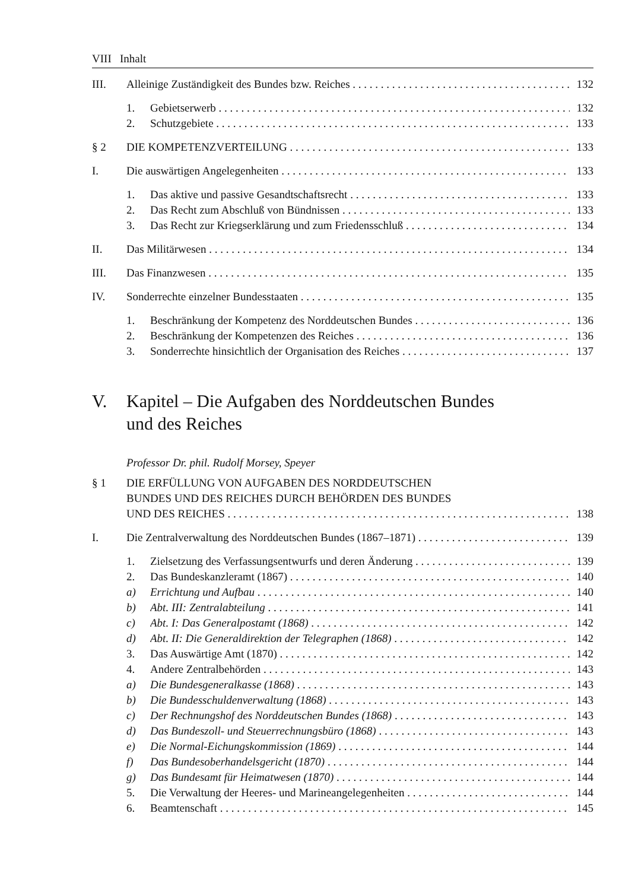VIII Inhalt
III. Alleinige Zuständigkeit des Bundes bzw. Reiches 132
1. Gebietserwerb 132
2. Schutzgebiete 133
§ 2 DIE KOMPETENZVERTEILUNG 133
I. Die auswärtigen Angelegenheiten 133
1. Das aktive und passive Gesandtschaftsrecht 133
2. Das Recht zum Abschluß von Bündnissen 133
3. Das Recht zur Kriegserklärung und zum Friedensschluß 134
II. Das Militärwesen 134
III. Das Finanzwesen 135
IV. Sonderrechte einzelner Bundesstaaten 135
1. Beschränkung der Kompetenz des Norddeutschen Bundes 136
2. Beschränkung der Kompetenzen des Reiches 136
3. Sonderrechte hinsichtlich der Organisation des Reiches 137
V. Kapitel – Die Aufgaben des Norddeutschen Bundes
und des Reiches
Professor Dr. phil. Rudolf Morsey, Speyer
§ 1 DIE ERFÜLLUNG VON AUFGABEN DES NORDDEUTSCHEN
BUNDES UND DES REICHES DURCH BEHÖRDEN DES BUNDES
UND DES REICHES 138
I. Die Zentralverwaltung des Norddeutschen Bundes (1867–1871) 139
1. Zielsetzung des Verfassungsentwurfs und deren Änderung 139
2. Das Bundeskanzleramt (1867) 140
a) Errichtung und Aufbau 140
b) Abt. III: Zentralabteilung 141
c) Abt. I: Das Generalpostamt (1868) 142
d) Abt. II: Die Generaldirektion der Telegraphen (1868) 142
3. Das Auswärtige Amt (1870) 142
4. Andere Zentralbehörden 143
a) Die Bundesgeneralkasse (1868) 143
b) Die Bundesschuldenverwaltung (1868) 143
c) Der Rechnungshof des Norddeutschen Bundes (1868) 143
d) Das Bundeszoll- und Steuerrechnungsbüro (1868) 143
e) Die Normal-Eichungskommission (1869) 144
f) Das Bundesoberhandelsgericht (1870) 144
g) Das Bundesamt für Heimatwesen (1870) 144
5. Die Verwaltung der Heeres- und Marineangelegenheiten 144
6. Beamtenschaft 145